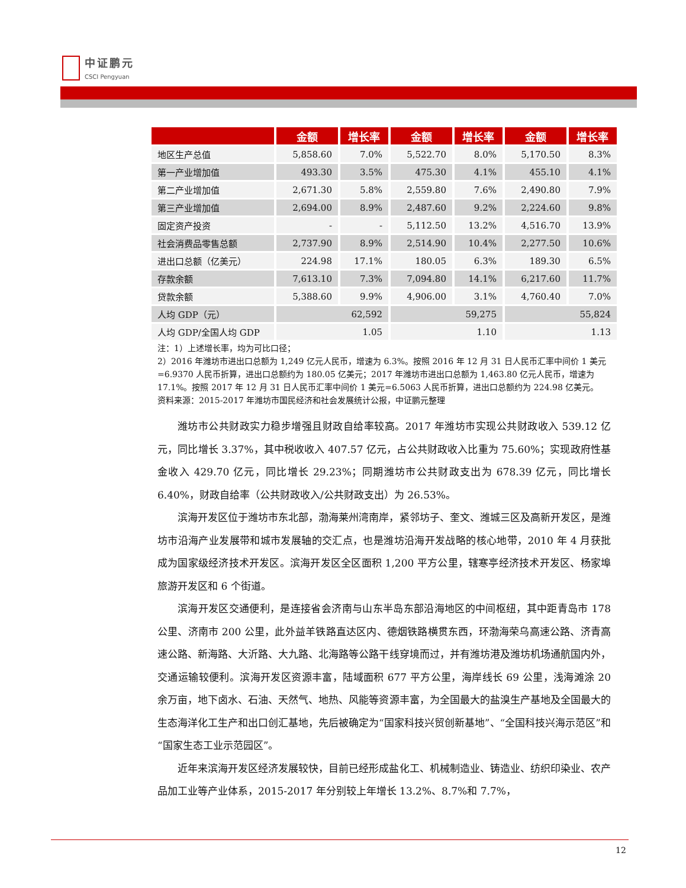中证鹏元
CSCI Pengyuan
| | 金额 | 增长率 | 金额 | 增长率 | 金额 | 增长率 |
| --- | --- | --- | --- | --- | --- | --- |
| 地区生产总值 | 5,858.60 | 7.0% | 5,522.70 | 8.0% | 5,170.50 | 8.3% |
| 第一产业增加值 | 493.30 | 3.5% | 475.30 | 4.1% | 455.10 | 4.1% |
| 第二产业增加值 | 2,671.30 | 5.8% | 2,559.80 | 7.6% | 2,490.80 | 7.9% |
| 第三产业增加值 | 2,694.00 | 8.9% | 2,487.60 | 9.2% | 2,224.60 | 9.8% |
| 固定资产投资 | - | - | 5,112.50 | 13.2% | 4,516.70 | 13.9% |
| 社会消费品零售总额 | 2,737.90 | 8.9% | 2,514.90 | 10.4% | 2,277.50 | 10.6% |
| 进出口总额（亿美元） | 224.98 | 17.1% | 180.05 | 6.3% | 189.30 | 6.5% |
| 存款余额 | 7,613.10 | 7.3% | 7,094.80 | 14.1% | 6,217.60 | 11.7% |
| 贷款余额 | 5,388.60 | 9.9% | 4,906.00 | 3.1% | 4,760.40 | 7.0% |
| 人均 GDP（元） | 62,592 | | 59,275 | | 55,824 | |
| 人均 GDP/全国人均 GDP | 1.05 | | 1.10 | | 1.13 | |
注：1）上述增长率，均为可比口径；
2）2016 年潍坊市进出口总额为 1,249 亿元人民币，增速为 6.3%。按照 2016 年 12 月 31 日人民币汇率中间价 1 美元=6.9370 人民币折算，进出口总额约为 180.05 亿美元；2017 年潍坊市进出口总额为 1,463.80 亿元人民币，增速为 17.1%。按照 2017 年 12 月 31 日人民币汇率中间价 1 美元=6.5063 人民币折算，进出口总额约为 224.98 亿美元。
资料来源：2015-2017 年潍坊市国民经济和社会发展统计公报，中证鹏元整理
潍坊市公共财政实力稳步增强且财政自给率较高。2017 年潍坊市实现公共财政收入 539.12 亿元，同比增长 3.37%，其中税收收入 407.57 亿元，占公共财政收入比重为 75.60%；实现政府性基金收入 429.70 亿元，同比增长 29.23%；同期潍坊市公共财政支出为 678.39 亿元，同比增长 6.40%，财政自给率（公共财政收入/公共财政支出）为 26.53%。
滨海开发区位于潍坊市东北部，渤海莱州湾南岸，紧邻坊子、奎文、潍城三区及高新开发区，是潍坊市沿海产业发展带和城市发展轴的交汇点，也是潍坊沿海开发战略的核心地带，2010 年 4 月获批成为国家级经济技术开发区。滨海开发区全区面积 1,200 平方公里，辖寒亭经济技术开发区、杨家埠旅游开发区和 6 个街道。
滨海开发区交通便利，是连接省会济南与山东半岛东部沿海地区的中间枢纽，其中距青岛市 178 公里、济南市 200 公里，此外益羊铁路直达区内、德烟铁路横贯东西，环渤海荣乌高速公路、济青高速公路、新海路、大沂路、大九路、北海路等公路干线穿境而过，并有潍坊港及潍坊机场通航国内外，交通运输较便利。滨海开发区资源丰富，陆域面积 677 平方公里，海岸线长 69 公里，浅海滩涂 20 余万亩，地下卤水、石油、天然气、地热、风能等资源丰富，为全国最大的盐溴生产基地及全国最大的生态海洋化工生产和出口创汇基地，先后被确定为“国家科技兴贸创新基地”、“全国科技兴海示范区”和“国家生态工业示范园区”。
近年来滨海开发区经济发展较快，目前已经形成盐化工、机械制造业、铸造业、纺织印染业、农产品加工业等产业体系，2015-2017 年分别较上年增长 13.2%、8.7%和 7.7%，
12